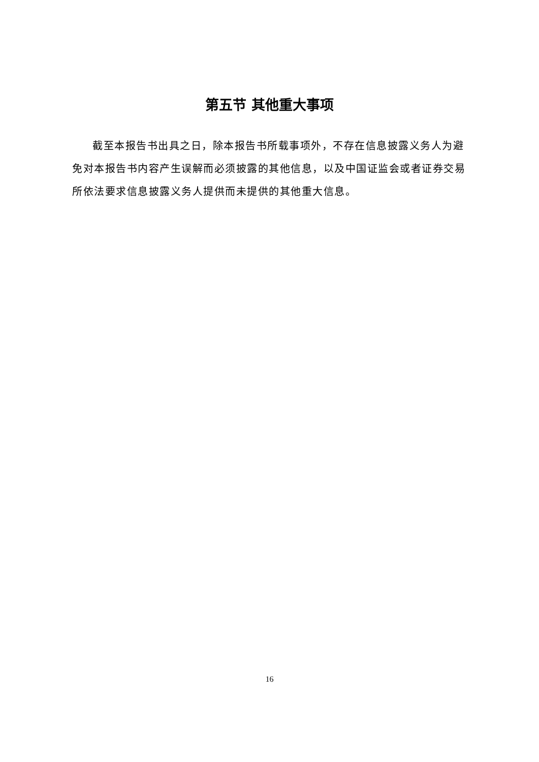第五节 其他重大事项
截至本报告书出具之日，除本报告书所载事项外，不存在信息披露义务人为避免对本报告书内容产生误解而必须披露的其他信息，以及中国证监会或者证券交易所依法要求信息披露义务人提供而未提供的其他重大信息。
16